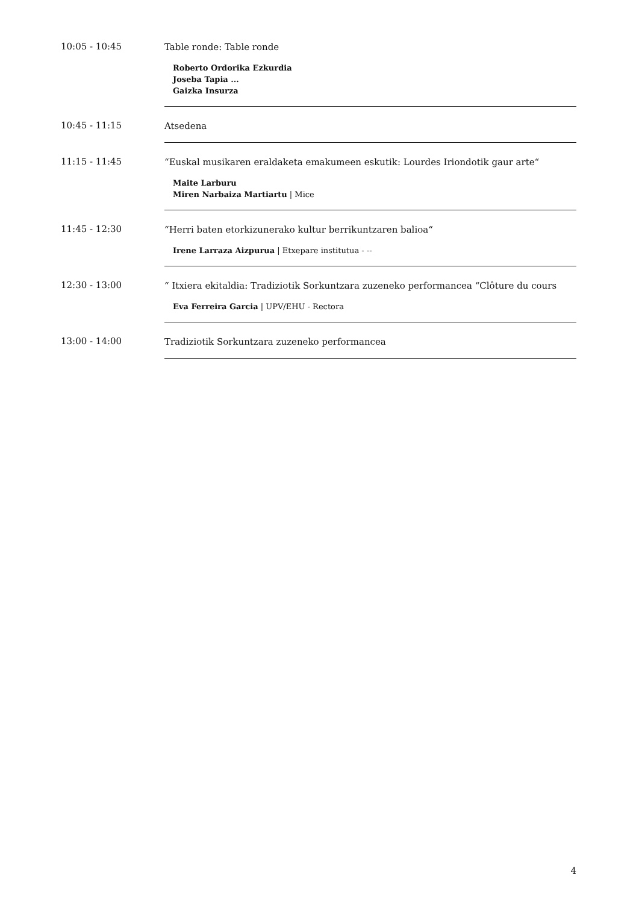10:05 - 10:45
Table ronde: Table ronde
Roberto Ordorika Ezkurdia
Joseba Tapia ...
Gaizka Insurza
10:45 - 11:15
Atsedena
11:15 - 11:45
“Euskal musikaren eraldaketa emakumeen eskutik: Lourdes Iriondotik gaur arte“
Maite Larburu
Miren Narbaiza Martiartu | Mice
11:45 - 12:30
“Herri baten etorkizunerako kultur berrikuntzaren balioa“
Irene Larraza Aizpurua | Etxepare institutua - --
12:30 - 13:00
“ Itxiera ekitaldia: Tradiziotik Sorkuntzara zuzeneko performancea “Clôture du cours
Eva Ferreira Garcia | UPV/EHU - Rectora
13:00 - 14:00
Tradiziotik Sorkuntzara zuzeneko performancea
4